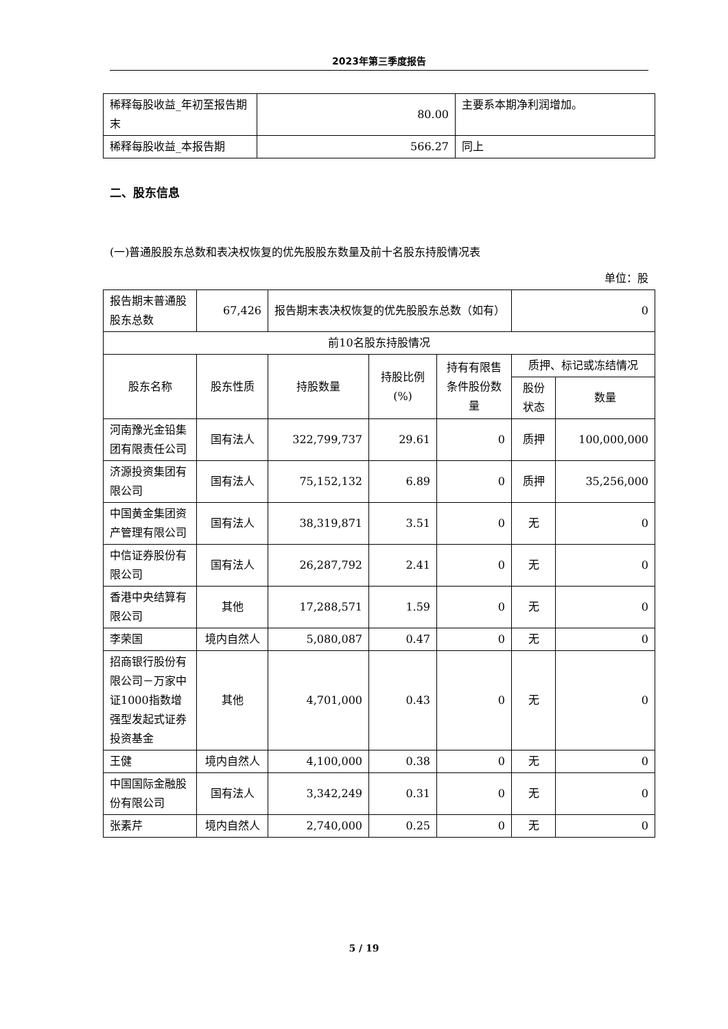2023年第三季度报告
| 稀释每股收益_年初至报告期末 | 80.00 | 主要系本期净利润增加。 |
| 稀释每股收益_本报告期 | 566.27 | 同上 |
二、股东信息
(一)普通股股东总数和表决权恢复的优先股股东数量及前十名股东持股情况表
单位：股
| 报告期末普通股股东总数 | 67,426 | 报告期末表决权恢复的优先股股东总数（如有） | | | 0 | |
| 前10名股东持股情况 | | | | | | |
| 股东名称 | 股东性质 | 持股数量 | 持股比例(%) | 持有有限售条件股份数量 | 质押、标记或冻结情况 | |
| | | | | | 股份状态 | 数量 |
| 河南豫光金铅集团有限责任公司 | 国有法人 | 322,799,737 | 29.61 | 0 | 质押 | 100,000,000 |
| 济源投资集团有限公司 | 国有法人 | 75,152,132 | 6.89 | 0 | 质押 | 35,256,000 |
| 中国黄金集团资产管理有限公司 | 国有法人 | 38,319,871 | 3.51 | 0 | 无 | 0 |
| 中信证券股份有限公司 | 国有法人 | 26,287,792 | 2.41 | 0 | 无 | 0 |
| 香港中央结算有限公司 | 其他 | 17,288,571 | 1.59 | 0 | 无 | 0 |
| 李荣国 | 境内自然人 | 5,080,087 | 0.47 | 0 | 无 | 0 |
| 招商银行股份有限公司－万家中证1000指数增强型发起式证券投资基金 | 其他 | 4,701,000 | 0.43 | 0 | 无 | 0 |
| 王健 | 境内自然人 | 4,100,000 | 0.38 | 0 | 无 | 0 |
| 中国国际金融股份有限公司 | 国有法人 | 3,342,249 | 0.31 | 0 | 无 | 0 |
| 张素芹 | 境内自然人 | 2,740,000 | 0.25 | 0 | 无 | 0 |
5 / 19